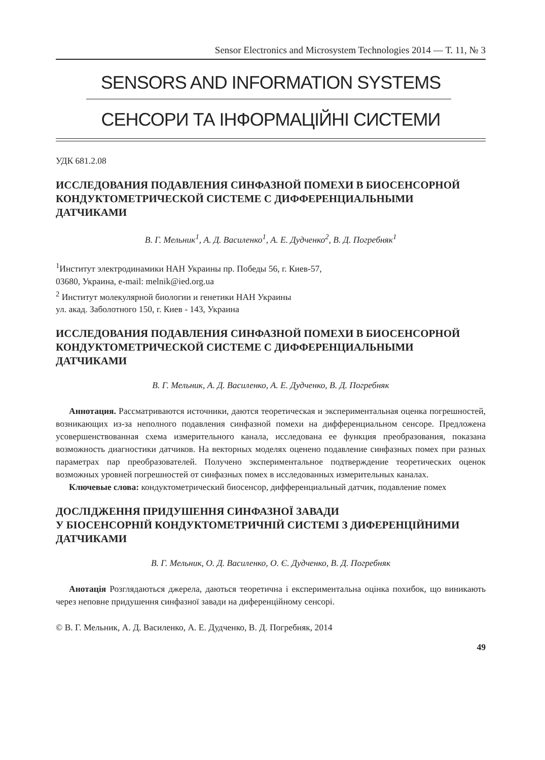Sensor Electronics and Microsystem Technologies 2014 — Т. 11, № 3
SENSORS AND INFORMATION SYSTEMS
СЕНСОРИ ТА ІНФОРМАЦІЙНІ СИСТЕМИ
УДК 681.2.08
ИССЛЕДОВАНИЯ ПОДАВЛЕНИЯ СИНФАЗНОЙ ПОМЕХИ В БИОСЕНСОРНОЙ КОНДУКТОМЕТРИЧЕСКОЙ СИСТЕМЕ С ДИФФЕРЕНЦИАЛЬНЫМИ ДАТЧИКАМИ
В. Г. Мельник<sup>1</sup>, А. Д. Василенко<sup>1</sup>, А. Е. Дудченко<sup>2</sup>, В. Д. Погребняк<sup>1</sup>
<sup>1</sup> Институт электродинамики НАН Украины пр. Победы 56, г. Киев-57,
03680, Украина, e-mail: melnik@ied.org.ua
<sup>2</sup> Институт молекулярной биологии и генетики НАН Украины
ул. акад. Заболотного 150, г. Киев - 143, Украина
ИССЛЕДОВАНИЯ ПОДАВЛЕНИЯ СИНФАЗНОЙ ПОМЕХИ В БИОСЕНСОРНОЙ КОНДУКТОМЕТРИЧЕСКОЙ СИСТЕМЕ С ДИФФЕРЕНЦИАЛЬНЫМИ ДАТЧИКАМИ
В. Г. Мельник, А. Д. Василенко, А. Е. Дудченко, В. Д. Погребняк
Аннотация. Рассматриваются источники, даются теоретическая и экспериментальная оценка погрешностей, возникающих из-за неполного подавления синфазной помехи на дифференциальном сенсоре. Предложена усовершенствованная схема измерительного канала, исследована ее функция преобразования, показана возможность диагностики датчиков. На векторных моделях оценено подавление синфазных помех при разных параметрах пар преобразователей. Получено экспериментальное подтверждение теоретических оценок возможных уровней погрешностей от синфазных помех в исследованных измерительных каналах.
Ключевые слова: кондуктометрический биосенсор, дифференциальный датчик, подавление помех
ДОСЛІДЖЕННЯ ПРИДУШЕННЯ СИНФАЗНОЇ ЗАВАДИ
У БІОСЕНСОРНІЙ КОНДУКТОМЕТРИЧНІЙ СИСТЕМІ З ДИФЕРЕНЦІЙНИМИ ДАТЧИКАМИ
В. Г. Мельник, О. Д. Василенко, О. Є. Дудченко, В. Д. Погребняк
Анотація Розглядаються джерела, даються теоретична і експериментальна оцінка похибок, що виникають через неповне придушення синфазної завади на диференційному сенсорі.
© В. Г. Мельник, А. Д. Василенко, А. Е. Дудченко, В. Д. Погребняк, 2014
49